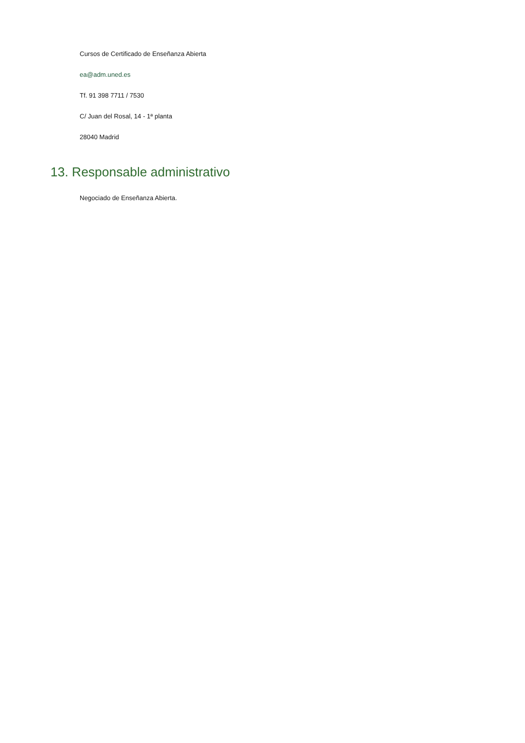Cursos de Certificado de Enseñanza Abierta
ea@adm.uned.es
Tf. 91 398 7711 / 7530
C/ Juan del Rosal, 14 - 1ª planta
28040 Madrid
13. Responsable administrativo
Negociado de Enseñanza Abierta.